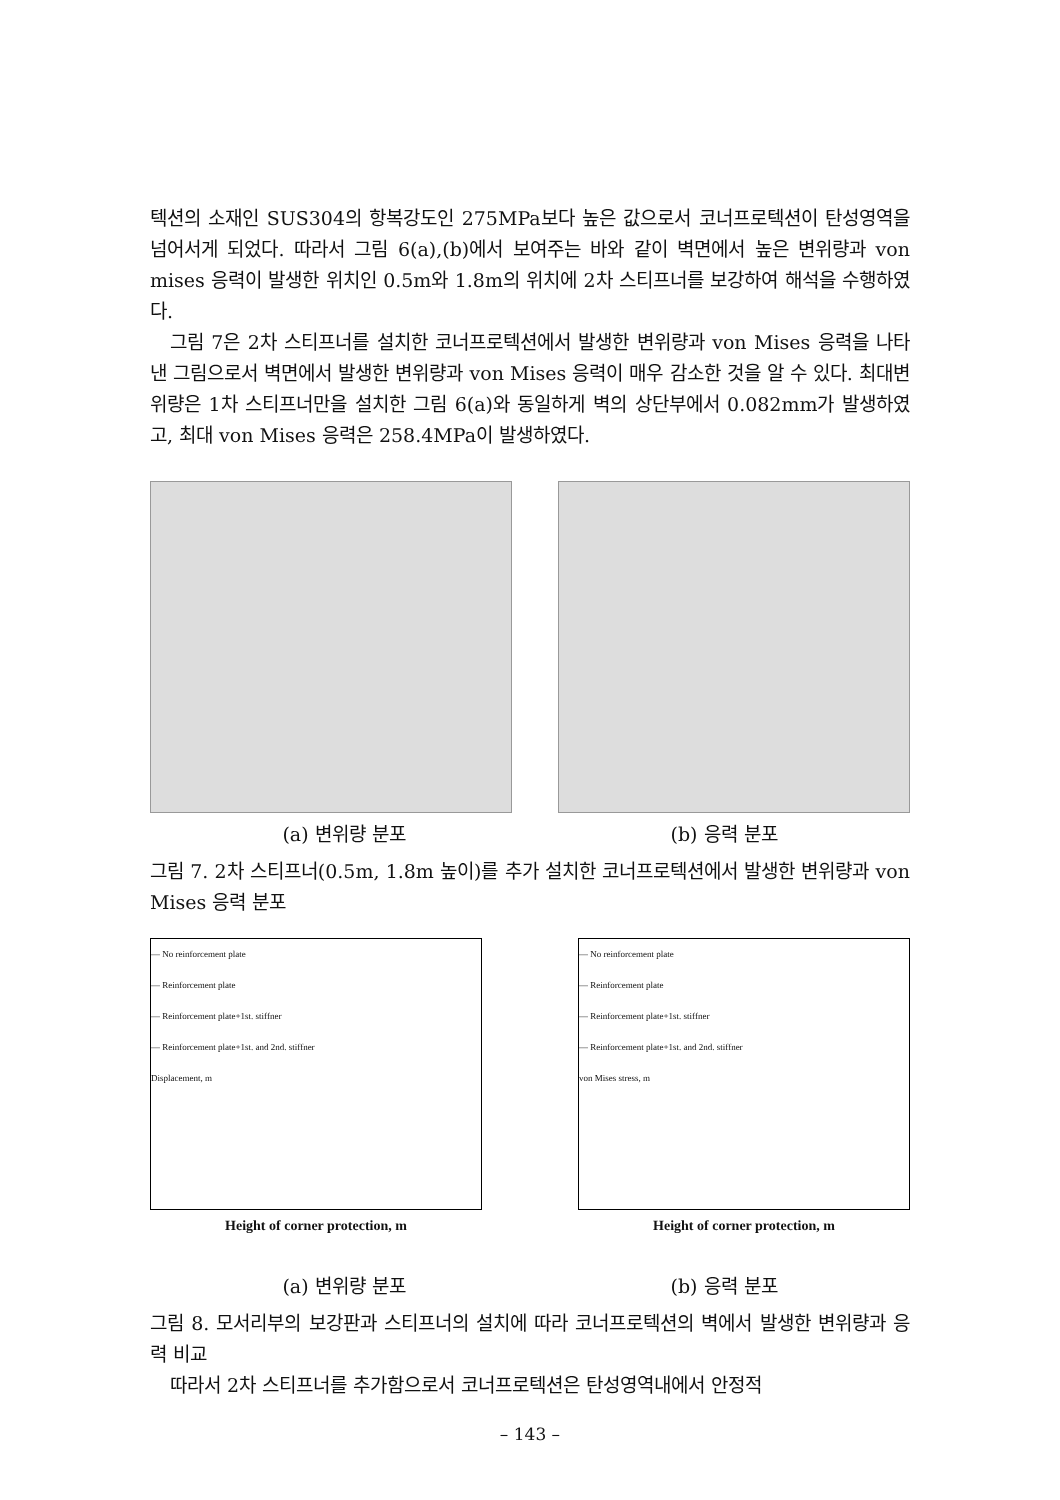텍션의 소재인 SUS304의 항복강도인 275MPa보다 높은 값으로서 코너프로텍션이 탄성영역을 넘어서게 되었다. 따라서 그림 6(a),(b)에서 보여주는 바와 같이 벽면에서 높은 변위량과 von mises 응력이 발생한 위치인 0.5m와 1.8m의 위치에 2차 스티프너를 보강하여 해석을 수행하였다.
그림 7은 2차 스티프너를 설치한 코너프로텍션에서 발생한 변위량과 von Mises 응력을 나타낸 그림으로서 벽면에서 발생한 변위량과 von Mises 응력이 매우 감소한 것을 알 수 있다. 최대변위량은 1차 스티프너만을 설치한 그림 6(a)와 동일하게 벽의 상단부에서 0.082mm가 발생하였고, 최대 von Mises 응력은 258.4MPa이 발생하였다.
(a) 변위량 분포 (b) 응력 분포
그림 7. 2차 스티프너(0.5m, 1.8m 높이)를 추가 설치한 코너프로텍션에서 발생한 변위량과 von Mises 응력 분포
— No reinforcement plate
— Reinforcement plate
— Reinforcement plate+1st. stiffner
— Reinforcement plate+1st. and 2nd. stiffner
Displacement, m
Height of corner protection, m
— No reinforcement plate
— Reinforcement plate
— Reinforcement plate+1st. stiffner
— Reinforcement plate+1st. and 2nd. stiffner
von Mises stress, m
Height of corner protection, m
(a) 변위량 분포 (b) 응력 분포
그림 8. 모서리부의 보강판과 스티프너의 설치에 따라 코너프로텍션의 벽에서 발생한 변위량과 응력 비교
따라서 2차 스티프너를 추가함으로서 코너프로텍션은 탄성영역내에서 안정적
– 143 –